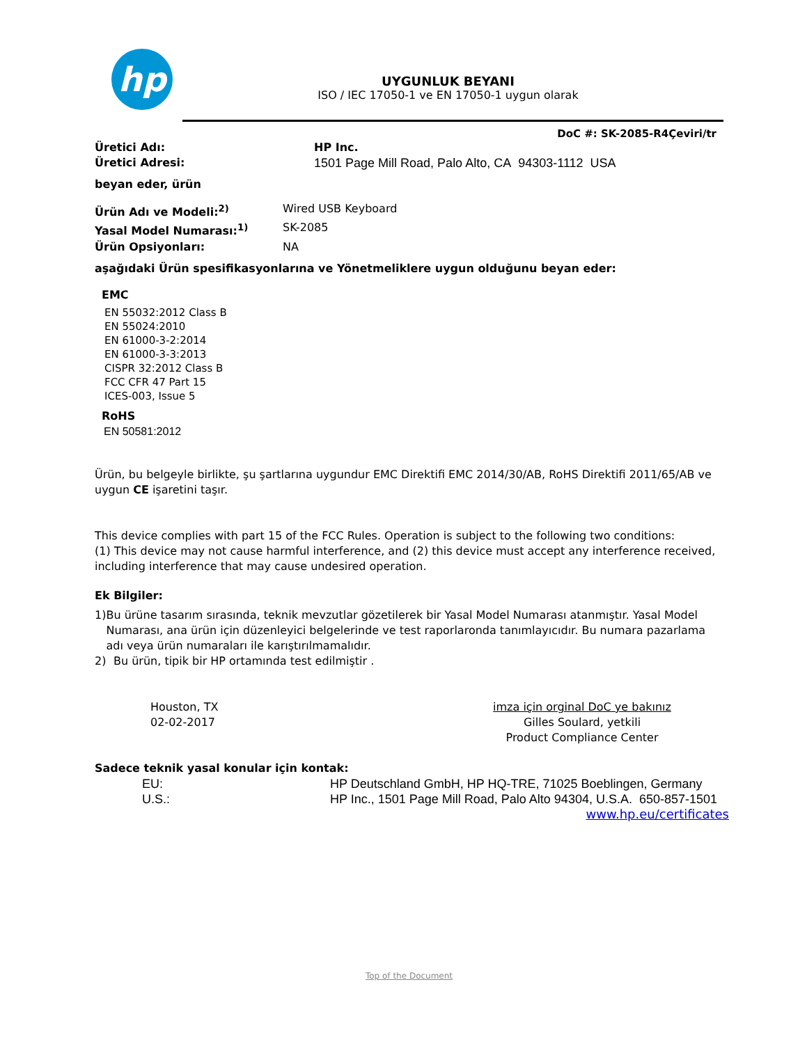hp
UYGUNLUK BEYANI
ISO / IEC 17050-1 ve EN 17050-1 uygun olarak
DoC #: SK-2085-R4Çeviri/tr
Üretici Adı: HP Inc.
Üretici Adresi: 1501 Page Mill Road, Palo Alto, CA 94303-1112 USA
beyan eder, ürün
Ürün Adı ve Modeli:<sup>2)</sup> Wired USB Keyboard
Yasal Model Numarası:<sup>1)</sup> SK-2085
Ürün Opsiyonları: NA
aşağıdaki Ürün spesifikasyonlarına ve Yönetmeliklere uygun olduğunu beyan eder:
EMC
EN 55032:2012 Class B
EN 55024:2010
EN 61000-3-2:2014
EN 61000-3-3:2013
CISPR 32:2012 Class B
FCC CFR 47 Part 15
ICES-003, Issue 5
RoHS
EN 50581:2012
Ürün, bu belgeyle birlikte, şu şartlarına uygundur EMC Direktifi EMC 2014/30/AB, RoHS Direktifi 2011/65/AB ve uygun CE işaretini taşır.
This device complies with part 15 of the FCC Rules. Operation is subject to the following two conditions:
(1) This device may not cause harmful interference, and (2) this device must accept any interference received, including interference that may cause undesired operation.
Ek Bilgiler:
1) Bu ürüne tasarım sırasında, teknik mevzutlar gözetilerek bir Yasal Model Numarası atanmıştır. Yasal Model Numarası, ana ürün için düzenleyici belgelerinde ve test raporlaronda tanımlayıcıdır. Bu numara pazarlama adı veya ürün numaraları ile karıştırılmamalıdır.
2) Bu ürün, tipik bir HP ortamında test edilmiştir .
Houston, TX
02-02-2017
imza için orginal DoC ye bakınız
Gilles Soulard, yetkili
Product Compliance Center
Sadece teknik yasal konular için kontak:
EU: HP Deutschland GmbH, HP HQ-TRE, 71025 Boeblingen, Germany
U.S.: HP Inc., 1501 Page Mill Road, Palo Alto 94304, U.S.A. 650-857-1501
www.hp.eu/certificates
Top of the Document